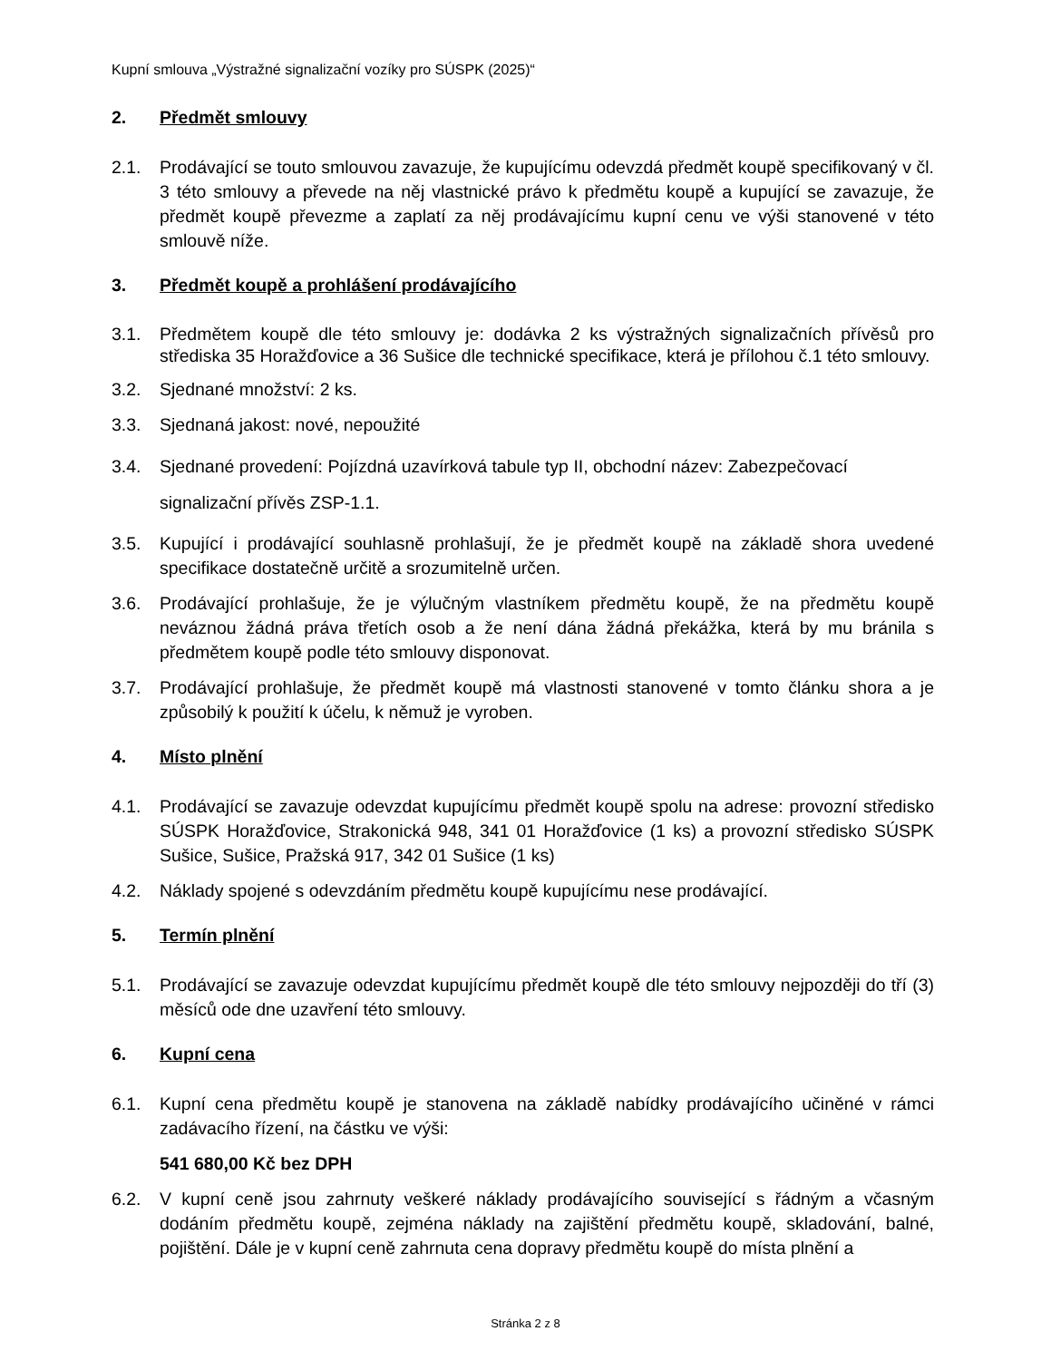Kupní smlouva „Výstražné signalizační vozíky pro SÚSPK (2025)“
2. Předmět smlouvy
2.1. Prodávající se touto smlouvou zavazuje, že kupujícímu odevzdá předmět koupě specifikovaný v čl. 3 této smlouvy a převede na něj vlastnické právo k předmětu koupě a kupující se zavazuje, že předmět koupě převezme a zaplatí za něj prodávajícímu kupní cenu ve výši stanovené v této smlouvě níže.
3. Předmět koupě a prohlášení prodávajícího
3.1. Předmětem koupě dle této smlouvy je: dodávka 2 ks výstražných signalizačních přívěsů pro střediska 35 Horažďovice a 36 Sušice dle technické specifikace, která je přílohou č.1 této smlouvy.
3.2. Sjednané množství: 2 ks.
3.3. Sjednaná jakost: nové, nepoužité
3.4. Sjednané provedení: Pojízdná uzavírková tabule typ II, obchodní název: Zabezpečovací signalizační přívěs ZSP-1.1.
3.5. Kupující i prodávající souhlasně prohlašují, že je předmět koupě na základě shora uvedené specifikace dostatečně určitě a srozumitelně určen.
3.6. Prodávající prohlašuje, že je výlučným vlastníkem předmětu koupě, že na předmětu koupě neváznou žádná práva třetích osob a že není dána žádná překážka, která by mu bránila s předmětem koupě podle této smlouvy disponovat.
3.7. Prodávající prohlašuje, že předmět koupě má vlastnosti stanovené v tomto článku shora a je způsobilý k použití k účelu, k němuž je vyroben.
4. Místo plnění
4.1. Prodávající se zavazuje odevzdat kupujícímu předmět koupě spolu na adrese: provozní středisko SÚSPK Horažďovice, Strakonická 948, 341 01 Horažďovice (1 ks) a provozní středisko SÚSPK Sušice, Sušice, Pražská 917, 342 01 Sušice (1 ks)
4.2. Náklady spojené s odevzdáním předmětu koupě kupujícímu nese prodávající.
5. Termín plnění
5.1. Prodávající se zavazuje odevzdat kupujícímu předmět koupě dle této smlouvy nejpozději do tří (3) měsíců ode dne uzavření této smlouvy.
6. Kupní cena
6.1. Kupní cena předmětu koupě je stanovena na základě nabídky prodávajícího učiněné v rámci zadávacího řízení, na částku ve výši:
541 680,00 Kč bez DPH
6.2. V kupní ceně jsou zahrnuty veškeré náklady prodávajícího související s řádným a včasným dodáním předmětu koupě, zejména náklady na zajištění předmětu koupě, skladování, balné, pojištění. Dále je v kupní ceně zahrnuta cena dopravy předmětu koupě do místa plnění a
Stránka 2 z 8